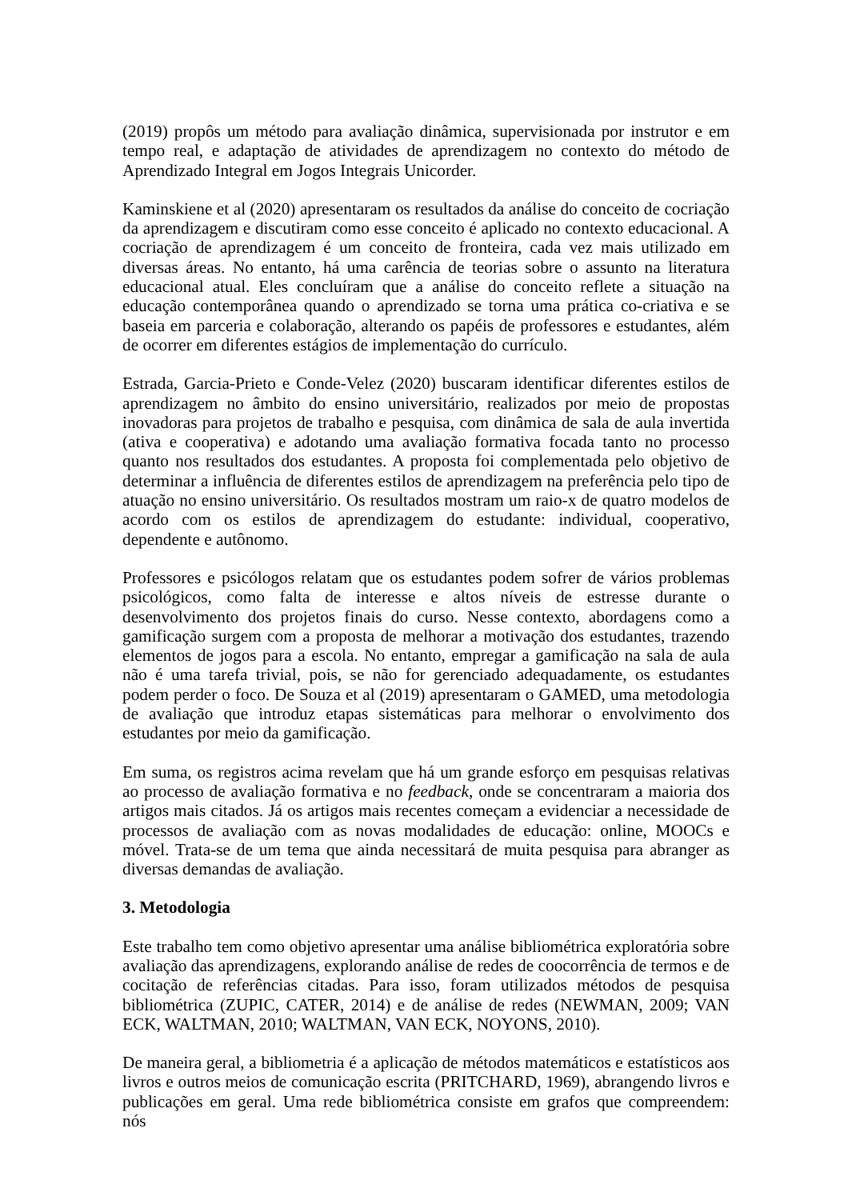(2019) propôs um método para avaliação dinâmica, supervisionada por instrutor e em tempo real, e adaptação de atividades de aprendizagem no contexto do método de Aprendizado Integral em Jogos Integrais Unicorder.
Kaminskiene et al (2020) apresentaram os resultados da análise do conceito de cocriação da aprendizagem e discutiram como esse conceito é aplicado no contexto educacional. A cocriação de aprendizagem é um conceito de fronteira, cada vez mais utilizado em diversas áreas. No entanto, há uma carência de teorias sobre o assunto na literatura educacional atual. Eles concluíram que a análise do conceito reflete a situação na educação contemporânea quando o aprendizado se torna uma prática co-criativa e se baseia em parceria e colaboração, alterando os papéis de professores e estudantes, além de ocorrer em diferentes estágios de implementação do currículo.
Estrada, Garcia-Prieto e Conde-Velez (2020) buscaram identificar diferentes estilos de aprendizagem no âmbito do ensino universitário, realizados por meio de propostas inovadoras para projetos de trabalho e pesquisa, com dinâmica de sala de aula invertida (ativa e cooperativa) e adotando uma avaliação formativa focada tanto no processo quanto nos resultados dos estudantes. A proposta foi complementada pelo objetivo de determinar a influência de diferentes estilos de aprendizagem na preferência pelo tipo de atuação no ensino universitário. Os resultados mostram um raio-x de quatro modelos de acordo com os estilos de aprendizagem do estudante: individual, cooperativo, dependente e autônomo.
Professores e psicólogos relatam que os estudantes podem sofrer de vários problemas psicológicos, como falta de interesse e altos níveis de estresse durante o desenvolvimento dos projetos finais do curso. Nesse contexto, abordagens como a gamificação surgem com a proposta de melhorar a motivação dos estudantes, trazendo elementos de jogos para a escola. No entanto, empregar a gamificação na sala de aula não é uma tarefa trivial, pois, se não for gerenciado adequadamente, os estudantes podem perder o foco. De Souza et al (2019) apresentaram o GAMED, uma metodologia de avaliação que introduz etapas sistemáticas para melhorar o envolvimento dos estudantes por meio da gamificação.
Em suma, os registros acima revelam que há um grande esforço em pesquisas relativas ao processo de avaliação formativa e no feedback, onde se concentraram a maioria dos artigos mais citados. Já os artigos mais recentes começam a evidenciar a necessidade de processos de avaliação com as novas modalidades de educação: online, MOOCs e móvel. Trata-se de um tema que ainda necessitará de muita pesquisa para abranger as diversas demandas de avaliação.
3. Metodologia
Este trabalho tem como objetivo apresentar uma análise bibliométrica exploratória sobre avaliação das aprendizagens, explorando análise de redes de coocorrência de termos e de cocitação de referências citadas. Para isso, foram utilizados métodos de pesquisa bibliométrica (ZUPIC, CATER, 2014) e de análise de redes (NEWMAN, 2009; VAN ECK, WALTMAN, 2010; WALTMAN, VAN ECK, NOYONS, 2010).
De maneira geral, a bibliometria é a aplicação de métodos matemáticos e estatísticos aos livros e outros meios de comunicação escrita (PRITCHARD, 1969), abrangendo livros e publicações em geral. Uma rede bibliométrica consiste em grafos que compreendem: nós